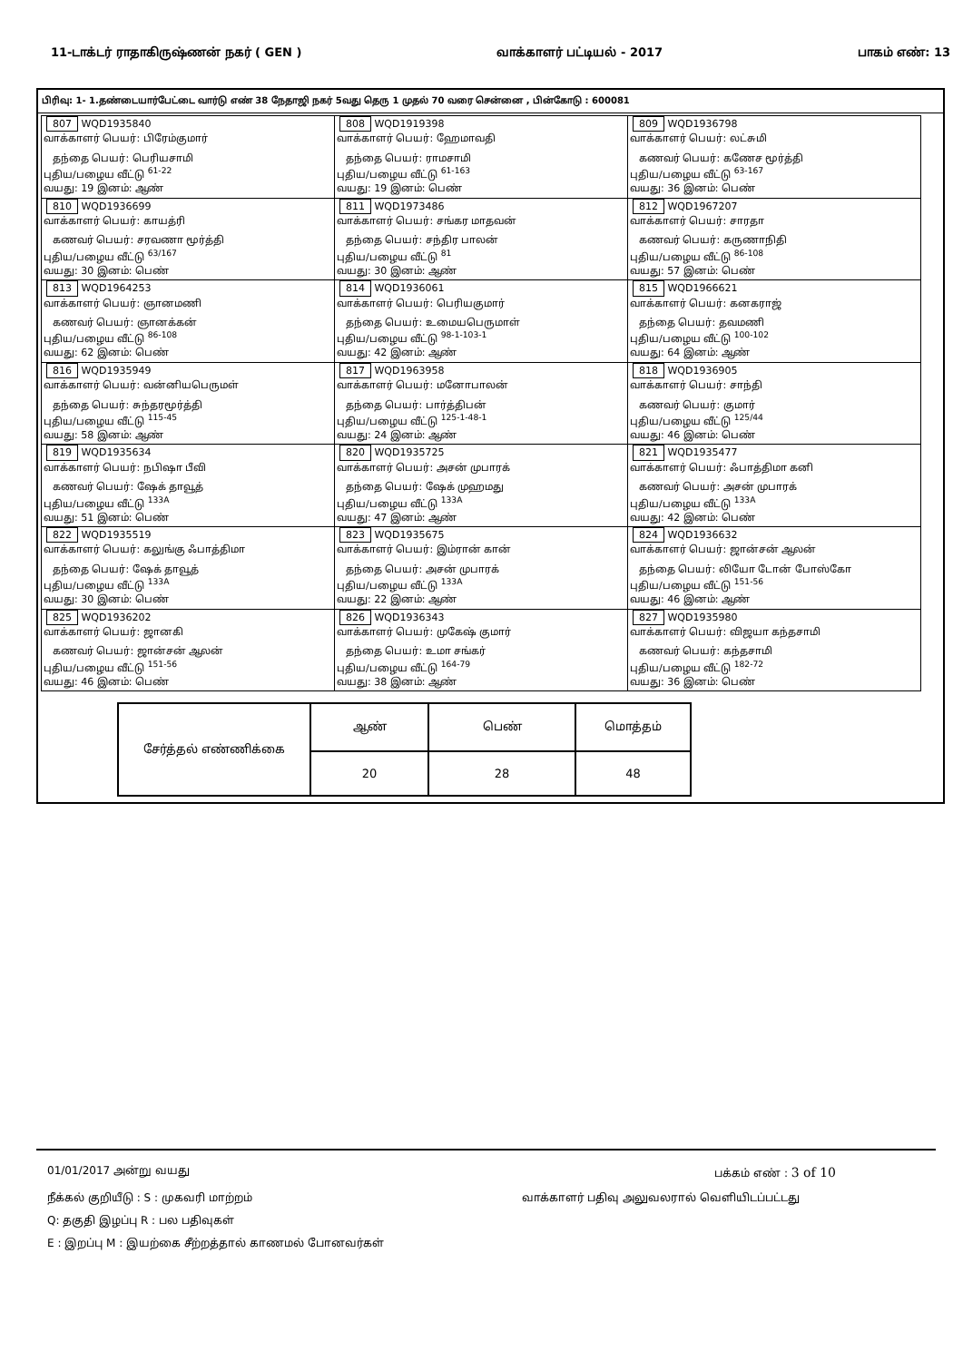11-டாக்டர் ராதாகிருஷ்ணன் நகர் ( GEN ) வாக்காளர் பட்டியல் - 2017 பாகம் எண்: 13
பிரிவு: 1- 1.தண்டையார்பேட்டை வார்டு எண் 38 நேதாஜி நகர் 5வது தெரு 1 முதல் 70 வரை சென்னை , பின்கோடு : 600081
| 807 WQD1935840 வாக்காளர் பெயர்: பிரேம்குமார் தந்தை பெயர்: பெரியசாமி புதிய/பழைய வீட்டு <sup>61-22</sup> வயது: 19 இனம்: ஆண் | 808 WQD1919398 வாக்காளர் பெயர்: ஹேமாவதி தந்தை பெயர்: ராமசாமி புதிய/பழைய வீட்டு <sup>61-163</sup> வயது: 19 இனம்: பெண் | 809 WQD1936798 வாக்காளர் பெயர்: லட்சுமி கணவர் பெயர்: கணேச மூர்த்தி புதிய/பழைய வீட்டு <sup>63-167</sup> வயது: 36 இனம்: பெண் |
| 810 WQD1936699 வாக்காளர் பெயர்: காயத்ரி கணவர் பெயர்: சரவணா மூர்த்தி புதிய/பழைய வீட்டு <sup>63/167</sup> வயது: 30 இனம்: பெண் | 811 WQD1973486 வாக்காளர் பெயர்: சங்கர மாதவன் தந்தை பெயர்: சந்திர பாலன் புதிய/பழைய வீட்டு <sup>81</sup> வயது: 30 இனம்: ஆண் | 812 WQD1967207 வாக்காளர் பெயர்: சாரதா கணவர் பெயர்: கருணாநிதி புதிய/பழைய வீட்டு <sup>86-108</sup> வயது: 57 இனம்: பெண் |
| 813 WQD1964253 வாக்காளர் பெயர்: ஞானமணி கணவர் பெயர்: ஞானக்கன் புதிய/பழைய வீட்டு <sup>86-108</sup> வயது: 62 இனம்: பெண் | 814 WQD1936061 வாக்காளர் பெயர்: பெரியகுமார் தந்தை பெயர்: உமையபெருமாள் புதிய/பழைய வீட்டு <sup>98-1-103-1</sup> வயது: 42 இனம்: ஆண் | 815 WQD1966621 வாக்காளர் பெயர்: கனகராஜ் தந்தை பெயர்: தவமணி புதிய/பழைய வீட்டு <sup>100-102</sup> வயது: 64 இனம்: ஆண் |
| 816 WQD1935949 வாக்காளர் பெயர்: வன்னியபெருமள் தந்தை பெயர்: சுந்தரமூர்த்தி புதிய/பழைய வீட்டு <sup>115-45</sup> வயது: 58 இனம்: ஆண் | 817 WQD1963958 வாக்காளர் பெயர்: மனோபாலன் தந்தை பெயர்: பார்த்திபன் புதிய/பழைய வீட்டு <sup>125-1-48-1</sup> வயது: 24 இனம்: ஆண் | 818 WQD1936905 வாக்காளர் பெயர்: சாந்தி கணவர் பெயர்: குமார் புதிய/பழைய வீட்டு <sup>125/44</sup> வயது: 46 இனம்: பெண் |
| 819 WQD1935634 வாக்காளர் பெயர்: நபிஷா பீவி கணவர் பெயர்: ஷேக் தாவூத் புதிய/பழைய வீட்டு <sup>133A</sup> வயது: 51 இனம்: பெண் | 820 WQD1935725 வாக்காளர் பெயர்: அசன் முபாரக் தந்தை பெயர்: ஷேக் முஹமது புதிய/பழைய வீட்டு <sup>133A</sup> வயது: 47 இனம்: ஆண் | 821 WQD1935477 வாக்காளர் பெயர்: ஃபாத்திமா கனி கணவர் பெயர்: அசன் முபாரக் புதிய/பழைய வீட்டு <sup>133A</sup> வயது: 42 இனம்: பெண் |
| 822 WQD1935519 வாக்காளர் பெயர்: கலுங்கு ஃபாத்திமா தந்தை பெயர்: ஷேக் தாவூத் புதிய/பழைய வீட்டு <sup>133A</sup> வயது: 30 இனம்: பெண் | 823 WQD1935675 வாக்காளர் பெயர்: இம்ரான் கான் தந்தை பெயர்: அசன் முபாரக் புதிய/பழைய வீட்டு <sup>133A</sup> வயது: 22 இனம்: ஆண் | 824 WQD1936632 வாக்காளர் பெயர்: ஜான்சன் ஆலன் தந்தை பெயர்: லியோ டோன் போஸ்கோ புதிய/பழைய வீட்டு <sup>151-56</sup> வயது: 46 இனம்: ஆண் |
| 825 WQD1936202 வாக்காளர் பெயர்: ஜானகி கணவர் பெயர்: ஜான்சன் ஆலன் புதிய/பழைய வீட்டு <sup>151-56</sup> வயது: 46 இனம்: பெண் | 826 WQD1936343 வாக்காளர் பெயர்: முகேஷ் குமார் தந்தை பெயர்: உமா சங்கர் புதிய/பழைய வீட்டு <sup>164-79</sup> வயது: 38 இனம்: ஆண் | 827 WQD1935980 வாக்காளர் பெயர்: விஜயா கந்தசாமி கணவர் பெயர்: கந்தசாமி புதிய/பழைய வீட்டு <sup>182-72</sup> வயது: 36 இனம்: பெண் |
| சேர்த்தல் எண்ணிக்கை | ஆண் | பெண் | மொத்தம் |
| | 20 | 28 | 48 |
01/01/2017 அன்று வயது பக்கம் எண் : 3 of 10
நீக்கல் குறியீடு : S : முகவரி மாற்றம் வாக்காளர் பதிவு அலுவலரால் வெளியிடப்பட்டது
Q: தகுதி இழப்பு R : பல பதிவுகள்
E : இறப்பு M : இயற்கை சீற்றத்தால் காணமல் போனவர்கள்